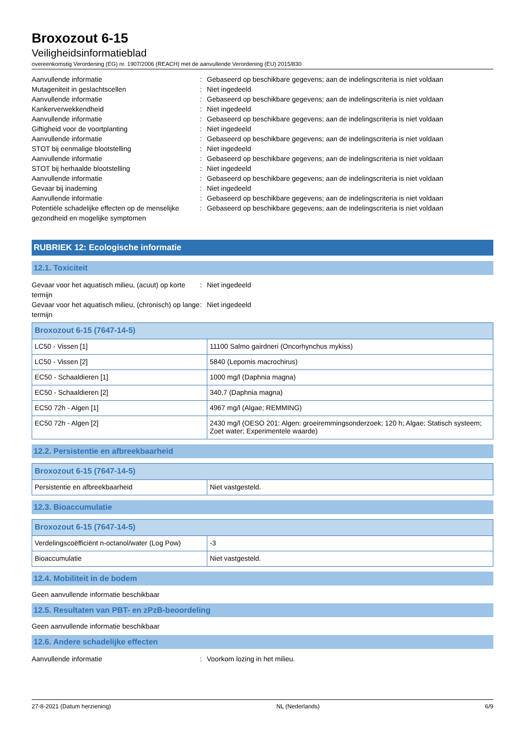Broxozout 6-15
Veiligheidsinformatieblad
overeenkomstig Verordening (EG) nr. 1907/2006 (REACH) met de aanvullende Verordening (EU) 2015/830
Aanvullende informatie
:
Gebaseerd op beschikbare gegevens; aan de indelingscriteria is niet voldaan
Mutageniteit in geslachtscellen
:
Niet ingedeeld
Aanvullende informatie
:
Gebaseerd op beschikbare gegevens; aan de indelingscriteria is niet voldaan
Kankerverwekkendheid
:
Niet ingedeeld
Aanvullende informatie
:
Gebaseerd op beschikbare gegevens; aan de indelingscriteria is niet voldaan
Giftigheid voor de voortplanting
:
Niet ingedeeld
Aanvullende informatie
:
Gebaseerd op beschikbare gegevens; aan de indelingscriteria is niet voldaan
STOT bij eenmalige blootstelling
:
Niet ingedeeld
Aanvullende informatie
:
Gebaseerd op beschikbare gegevens; aan de indelingscriteria is niet voldaan
STOT bij herhaalde blootstelling
:
Niet ingedeeld
Aanvullende informatie
:
Gebaseerd op beschikbare gegevens; aan de indelingscriteria is niet voldaan
Gevaar bij inademing
:
Niet ingedeeld
Aanvullende informatie
:
Gebaseerd op beschikbare gegevens; aan de indelingscriteria is niet voldaan
Potentiële schadelijke effecten op de menselijke gezondheid en mogelijke symptomen
:
Gebaseerd op beschikbare gegevens; aan de indelingscriteria is niet voldaan
RUBRIEK 12: Ecologische informatie
12.1. Toxiciteit
Gevaar voor het aquatisch milieu, (acuut) op korte termijn
:
Niet ingedeeld
Gevaar voor het aquatisch milieu, (chronisch) op lange termijn
:
Niet ingedeeld
| Broxozout 6-15 (7647-14-5) | |
| --- | --- |
| LC50 - Vissen [1] | 11100 Salmo gairdneri (Oncorhynchus mykiss) |
| LC50 - Vissen [2] | 5840 (Lepomis macrochirus) |
| EC50 - Schaaldieren [1] | 1000 mg/l (Daphnia magna) |
| EC50 - Schaaldieren [2] | 340,7 (Daphnia magna) |
| EC50 72h - Algen [1] | 4967 mg/l (Algae; REMMING) |
| EC50 72h - Algen [2] | 2430 mg/l (OESO 201: Algen: groeiremmingsonderzoek; 120 h; Algae; Statisch systeem; Zoet water; Experimentele waarde) |
12.2. Persistentie en afbreekbaarheid
| Broxozout 6-15 (7647-14-5) | |
| --- | --- |
| Persistentie en afbreekbaarheid | Niet vastgesteld. |
12.3. Bioaccumulatie
| Broxozout 6-15 (7647-14-5) | |
| --- | --- |
| Verdelingscoëfficiënt n-octanol/water (Log Pow) | -3 |
| Bioaccumulatie | Niet vastgesteld. |
12.4. Mobiliteit in de bodem
Geen aanvullende informatie beschikbaar
12.5. Resultaten van PBT- en zPzB-beoordeling
Geen aanvullende informatie beschikbaar
12.6. Andere schadelijke effecten
Aanvullende informatie
:
Voorkom lozing in het milieu.
27-8-2021 (Datum herziening) NL (Nederlands) 6/9